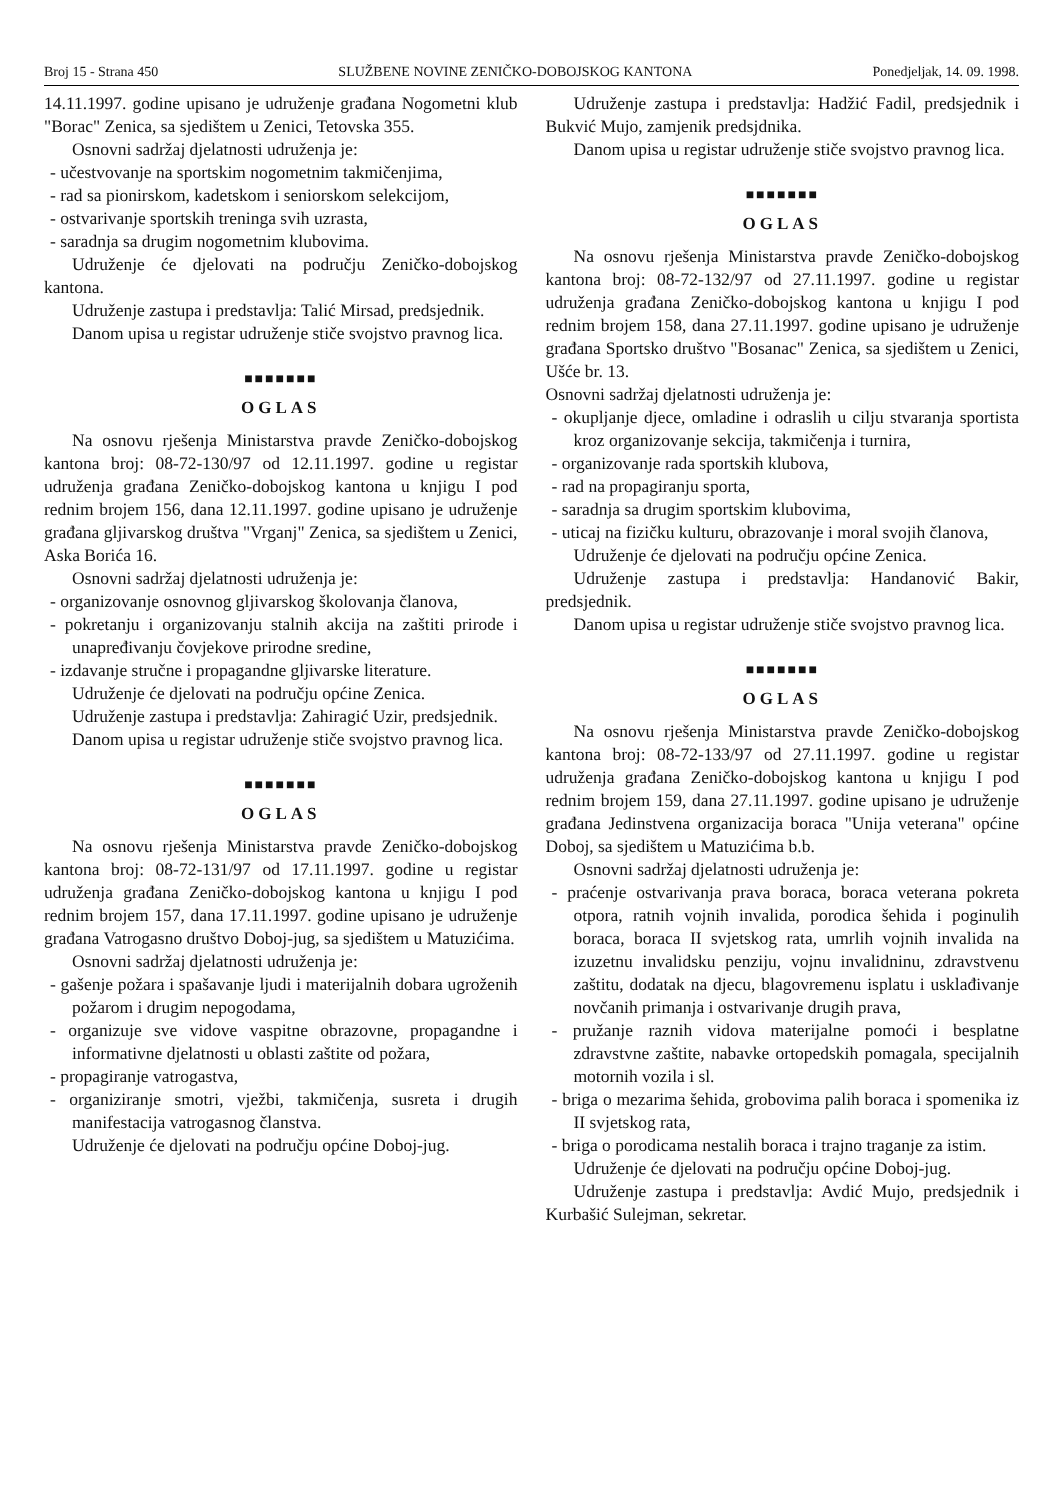Broj 15 - Strana 450 SLUŽBENE NOVINE ZENIČKO-DOBOJSKOG KANTONA Ponedjeljak, 14. 09. 1998.
14.11.1997. godine upisano je udruženje građana Nogometni klub "Borac" Zenica, sa sjedištem u Zenici, Tetovska 355.
Osnovni sadržaj djelatnosti udruženja je:
- učestvovanje na sportskim nogometnim takmičenjima,
- rad sa pionirskom, kadetskom i seniorskom selekcijom,
- ostvarivanje sportskih treninga svih uzrasta,
- saradnja sa drugim nogometnim klubovima.
Udruženje će djelovati na području Zeničko-dobojskog kantona.
Udruženje zastupa i predstavlja: Talić Mirsad, predsjednik.
Danom upisa u registar udruženje stiče svojstvo pravnog lica.
■■■■■■■
OGLAS
Na osnovu rješenja Ministarstva pravde Zeničko-dobojskog kantona broj: 08-72-130/97 od 12.11.1997. godine u registar udruženja građana Zeničko-dobojskog kantona u knjigu I pod rednim brojem 156, dana 12.11.1997. godine upisano je udruženje građana gljivarskog društva "Vrganj" Zenica, sa sjedištem u Zenici, Aska Borića 16.
Osnovni sadržaj djelatnosti udruženja je:
- organizovanje osnovnog gljivarskog školovanja članova,
- pokretanju i organizovanju stalnih akcija na zaštiti prirode i unapređivanju čovjekove prirodne sredine,
- izdavanje stručne i propagandne gljivarske literature.
Udruženje će djelovati na području općine Zenica.
Udruženje zastupa i predstavlja: Zahiragić Uzir, predsjednik.
Danom upisa u registar udruženje stiče svojstvo pravnog lica.
■■■■■■■
OGLAS
Na osnovu rješenja Ministarstva pravde Zeničko-dobojskog kantona broj: 08-72-131/97 od 17.11.1997. godine u registar udruženja građana Zeničko-dobojskog kantona u knjigu I pod rednim brojem 157, dana 17.11.1997. godine upisano je udruženje građana Vatrogasno društvo Doboj-jug, sa sjedištem u Matuzićima.
Osnovni sadržaj djelatnosti udruženja je:
- gašenje požara i spašavanje ljudi i materijalnih dobara ugroženih požarom i drugim nepogodama,
- organizuje sve vidove vaspitne obrazovne, propagandne i informativne djelatnosti u oblasti zaštite od požara,
- propagiranje vatrogastva,
- organiziranje smotri, vježbi, takmičenja, susreta i drugih manifestacija vatrogasnog članstva.
Udruženje će djelovati na području općine Doboj-jug.
Udruženje zastupa i predstavlja: Hadžić Fadil, predsjednik i Bukvić Mujo, zamjenik predsjdnika.
Danom upisa u registar udruženje stiče svojstvo pravnog lica.
■■■■■■■
OGLAS
Na osnovu rješenja Ministarstva pravde Zeničko-dobojskog kantona broj: 08-72-132/97 od 27.11.1997. godine u registar udruženja građana Zeničko-dobojskog kantona u knjigu I pod rednim brojem 158, dana 27.11.1997. godine upisano je udruženje građana Sportsko društvo "Bosanac" Zenica, sa sjedištem u Zenici, Ušće br. 13.
Osnovni sadržaj djelatnosti udruženja je:
- okupljanje djece, omladine i odraslih u cilju stvaranja sportista kroz organizovanje sekcija, takmičenja i turnira,
- organizovanje rada sportskih klubova,
- rad na propagiranju sporta,
- saradnja sa drugim sportskim klubovima,
- uticaj na fizičku kulturu, obrazovanje i moral svojih članova,
Udruženje će djelovati na području općine Zenica.
Udruženje zastupa i predstavlja: Handanović Bakir, predsjednik.
Danom upisa u registar udruženje stiče svojstvo pravnog lica.
■■■■■■■
OGLAS
Na osnovu rješenja Ministarstva pravde Zeničko-dobojskog kantona broj: 08-72-133/97 od 27.11.1997. godine u registar udruženja građana Zeničko-dobojskog kantona u knjigu I pod rednim brojem 159, dana 27.11.1997. godine upisano je udruženje građana Jedinstvena organizacija boraca "Unija veterana" općine Doboj, sa sjedištem u Matuzićima b.b.
Osnovni sadržaj djelatnosti udruženja je:
- praćenje ostvarivanja prava boraca, boraca veterana pokreta otpora, ratnih vojnih invalida, porodica šehida i poginulih boraca, boraca II svjetskog rata, umrlih vojnih invalida na izuzetnu invalidsku penziju, vojnu invalidninu, zdravstvenu zaštitu, dodatak na djecu, blagovremenu isplatu i usklađivanje novčanih primanja i ostvarivanje drugih prava,
- pružanje raznih vidova materijalne pomoći i besplatne zdravstvne zaštite, nabavke ortopedskih pomagala, specijalnih motornih vozila i sl.
- briga o mezarima šehida, grobovima palih boraca i spomenika iz II svjetskog rata,
- briga o porodicama nestalih boraca i trajno traganje za istim.
Udruženje će djelovati na području općine Doboj-jug.
Udruženje zastupa i predstavlja: Avdić Mujo, predsjednik i Kurbašić Sulejman, sekretar.